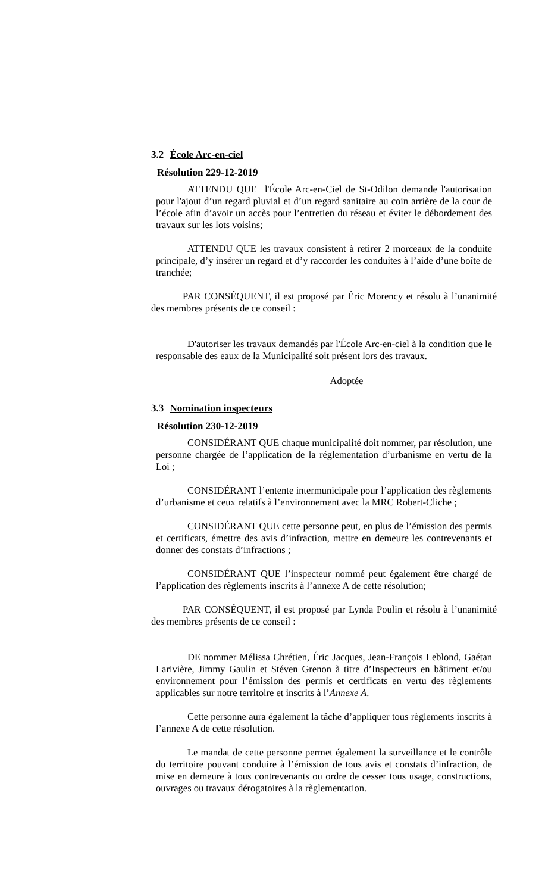3.2 École Arc-en-ciel
Résolution 229-12-2019
ATTENDU QUE l'École Arc-en-Ciel de St-Odilon demande l'autorisation pour l'ajout d’un regard pluvial et d’un regard sanitaire au coin arrière de la cour de l’école afin d’avoir un accès pour l’entretien du réseau et éviter le débordement des travaux sur les lots voisins;
ATTENDU QUE les travaux consistent à retirer 2 morceaux de la conduite principale, d’y insérer un regard et d’y raccorder les conduites à l’aide d’une boîte de tranchée;
PAR CONSÉQUENT, il est proposé par Éric Morency et résolu à l’unanimité des membres présents de ce conseil :
D'autoriser les travaux demandés par l'École Arc-en-ciel à la condition que le responsable des eaux de la Municipalité soit présent lors des travaux.
Adoptée
3.3 Nomination inspecteurs
Résolution 230-12-2019
CONSIDÉRANT QUE chaque municipalité doit nommer, par résolution, une personne chargée de l’application de la réglementation d’urbanisme en vertu de la Loi ;
CONSIDÉRANT l’entente intermunicipale pour l’application des règlements d’urbanisme et ceux relatifs à l’environnement avec la MRC Robert-Cliche ;
CONSIDÉRANT QUE cette personne peut, en plus de l’émission des permis et certificats, émettre des avis d’infraction, mettre en demeure les contrevenants et donner des constats d’infractions ;
CONSIDÉRANT QUE l’inspecteur nommé peut également être chargé de l’application des règlements inscrits à l’annexe A de cette résolution;
PAR CONSÉQUENT, il est proposé par Lynda Poulin et résolu à l’unanimité des membres présents de ce conseil :
DE nommer Mélissa Chrétien, Éric Jacques, Jean-François Leblond, Gaétan Larivière, Jimmy Gaulin et Stéven Grenon à titre d’Inspecteurs en bâtiment et/ou environnement pour l’émission des permis et certificats en vertu des règlements applicables sur notre territoire et inscrits à l’Annexe A.
Cette personne aura également la tâche d’appliquer tous règlements inscrits à l’annexe A de cette résolution.
Le mandat de cette personne permet également la surveillance et le contrôle du territoire pouvant conduire à l’émission de tous avis et constats d’infraction, de mise en demeure à tous contrevenants ou ordre de cesser tous usage, constructions, ouvrages ou travaux dérogatoires à la règlementation.